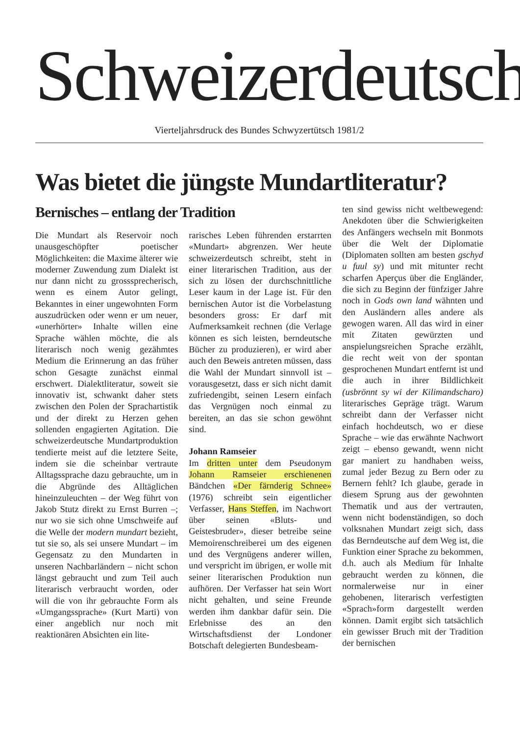Schweizerdeutsch
Vierteljahrsdruck des Bundes Schwyzertütsch 1981/2
Was bietet die jüngste Mundartliteratur?
Bernisches – entlang der Tradition
Die Mundart als Reservoir noch unausgeschöpfter poetischer Möglichkeiten: die Maxime älterer wie moderner Zuwendung zum Dialekt ist nur dann nicht zu grosssprecherisch, wenn es einem Autor gelingt, Bekanntes in einer ungewohnten Form auszudrücken oder wenn er um neuer, «unerhörter» Inhalte willen eine Sprache wählen möchte, die als literarisch noch wenig gezähmtes Medium die Erinnerung an das früher schon Gesagte zunächst einmal erschwert. Dialektliteratur, soweit sie innovativ ist, schwankt daher stets zwischen den Polen der Sprachartistik und der direkt zu Herzen gehen sollenden engagierten Agitation. Die schweizerdeutsche Mundartproduktion tendierte meist auf die letztere Seite, indem sie die scheinbar vertraute Alltagssprache dazu gebrauchte, um in die Abgründe des Alltäglichen hineinzuleuchten – der Weg führt von Jakob Stutz direkt zu Ernst Burren –; nur wo sie sich ohne Umschweife auf die Welle der modern mundart bezieht, tut sie so, als sei unsere Mundart – im Gegensatz zu den Mundarten in unseren Nachbarländern – nicht schon längst gebraucht und zum Teil auch literarisch verbraucht worden, oder will die von ihr gebrauchte Form als «Umgangssprache» (Kurt Marti) von einer angeblich nur noch mit reaktionären Absichten ein lite-
rarisches Leben führenden erstarrten «Mundart» abgrenzen. Wer heute schweizerdeutsch schreibt, steht in einer literarischen Tradition, aus der sich zu lösen der durchschnittliche Leser kaum in der Lage ist. Für den bernischen Autor ist die Vorbelastung besonders gross: Er darf mit Aufmerksamkeit rechnen (die Verlage können es sich leisten, berndeutsche Bücher zu produzieren), er wird aber auch den Beweis antreten müssen, dass die Wahl der Mundart sinnvoll ist – vorausgesetzt, dass er sich nicht damit zufriedengibt, seinen Lesern einfach das Vergnügen noch einmal zu bereiten, an das sie schon gewöhnt sind.
Johann Ramseier
Im dritten unter dem Pseudonym Johann Ramseier erschienenen Bändchen «Der färnderig Schnee» (1976) schreibt sein eigentlicher Verfasser, Hans Steffen, im Nachwort über seinen «Bluts- und Geistesbruder», dieser betreibe seine Memoirenschreiberei um des eigenen und des Vergnügens anderer willen, und verspricht im übrigen, er wolle mit seiner literarischen Produktion nun aufhören. Der Verfasser hat sein Wort nicht gehalten, und seine Freunde werden ihm dankbar dafür sein. Die Erlebnisse des an den Wirtschaftsdienst der Londoner Botschaft delegierten Bundesbeam-
ten sind gewiss nicht weltbewegend: Anekdoten über die Schwierigkeiten des Anfängers wechseln mit Bonmots über die Welt der Diplomatie (Diplomaten sollten am besten gschyd u fuul sy) und mit mitunter recht scharfen Aperçus über die Engländer, die sich zu Beginn der fünfziger Jahre noch in Gods own land wähnten und den Ausländern alles andere als gewogen waren. All das wird in einer mit Zitaten gewürzten und anspielungsreichen Sprache erzählt, die recht weit von der spontan gesprochenen Mundart entfernt ist und die auch in ihrer Bildlichkeit (usbrönnt sy wi der Kilimandscharo) literarisches Gepräge trägt. Warum schreibt dann der Verfasser nicht einfach hochdeutsch, wo er diese Sprache – wie das erwähnte Nachwort zeigt – ebenso gewandt, wenn nicht gar maniert zu handhaben weiss, zumal jeder Bezug zu Bern oder zu Bernern fehlt? Ich glaube, gerade in diesem Sprung aus der gewohnten Thematik und aus der vertrauten, wenn nicht bodenständigen, so doch volksnahen Mundart zeigt sich, dass das Berndeutsche auf dem Weg ist, die Funktion einer Sprache zu bekommen, d.h. auch als Medium für Inhalte gebraucht werden zu können, die normalerweise nur in einer gehobenen, literarisch verfestigten «Sprach»form dargestellt werden können. Damit ergibt sich tatsächlich ein gewisser Bruch mit der Tradition der bernischen